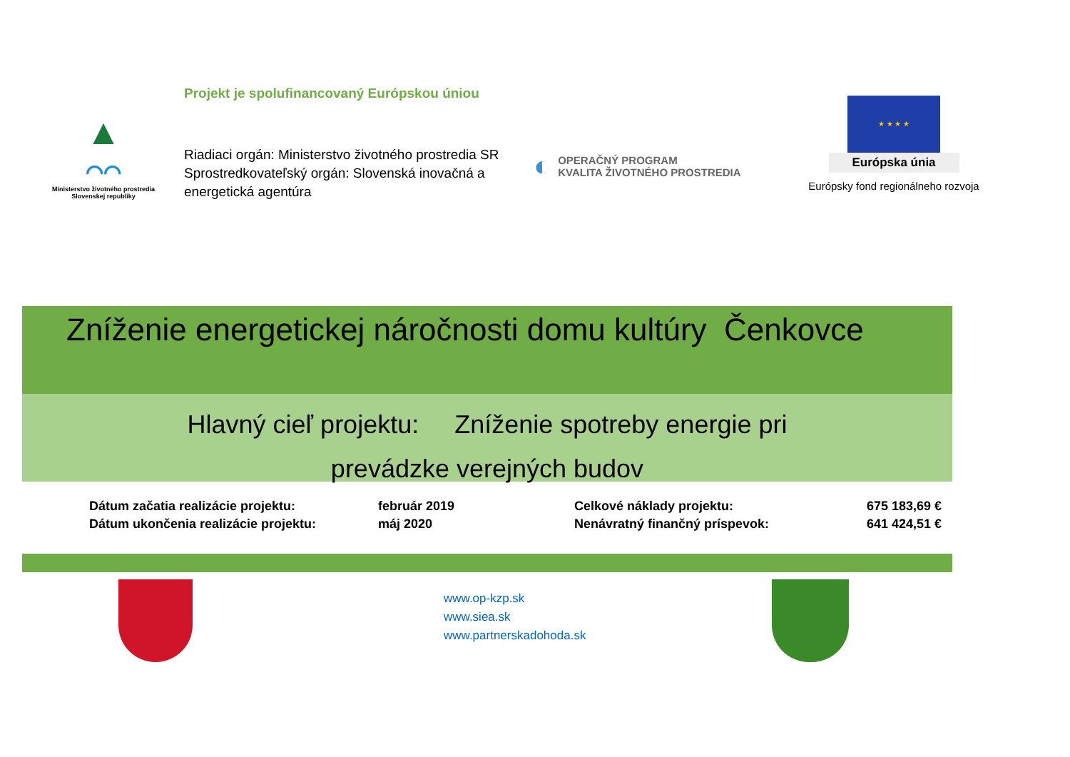▲
⌒⌒
Ministerstvo životného prostredia
Slovenskej republiky
Projekt je spolufinancovaný Európskou úniou
Riadiaci orgán: Ministerstvo životného prostredia SR
Sprostredkovateľský orgán: Slovenská inovačná a energetická agentúra
◐ OPERAČNÝ PROGRAM
KVALITA ŽIVOTNÉHO PROSTREDIA
★ ★ ★ ★
Európska únia
Európsky fond regionálneho rozvoja
Zníženie energetickej náročnosti domu kultúry Čenkovce
Hlavný cieľ projektu: Zníženie spotreby energie pri
prevádzke verejných budov
| Dátum začatia realizácie projektu: | február 2019 | Celkové náklady projektu: | 675 183,69 € |
| Dátum ukončenia realizácie projektu: | máj 2020 | Nenávratný finančný príspevok: | 641 424,51 € |
www.op-kzp.sk
www.siea.sk
www.partnerskadohoda.sk